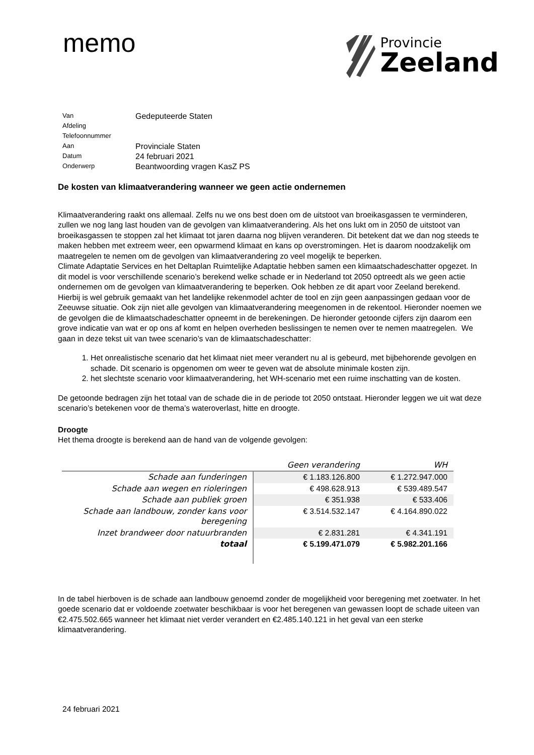memo
Provincie
Zeeland
Van Gedeputeerde Staten
Afdeling
Telefoonnummer
Aan Provinciale Staten
Datum 24 februari 2021
Onderwerp Beantwoording vragen KasZ PS
De kosten van klimaatverandering wanneer we geen actie ondernemen
Klimaatverandering raakt ons allemaal. Zelfs nu we ons best doen om de uitstoot van broeikasgassen te verminderen, zullen we nog lang last houden van de gevolgen van klimaatverandering. Als het ons lukt om in 2050 de uitstoot van broeikasgassen te stoppen zal het klimaat tot jaren daarna nog blijven veranderen. Dit betekent dat we dan nog steeds te maken hebben met extreem weer, een opwarmend klimaat en kans op overstromingen. Het is daarom noodzakelijk om maatregelen te nemen om de gevolgen van klimaatverandering zo veel mogelijk te beperken.
Climate Adaptatie Services en het Deltaplan Ruimtelijke Adaptatie hebben samen een klimaatschadeschatter opgezet. In dit model is voor verschillende scenario’s berekend welke schade er in Nederland tot 2050 optreedt als we geen actie ondernemen om de gevolgen van klimaatverandering te beperken. Ook hebben ze dit apart voor Zeeland berekend. Hierbij is wel gebruik gemaakt van het landelijke rekenmodel achter de tool en zijn geen aanpassingen gedaan voor de Zeeuwse situatie. Ook zijn niet alle gevolgen van klimaatverandering meegenomen in de rekentool. Hieronder noemen we de gevolgen die de klimaatschadeschatter opneemt in de berekeningen. De hieronder getoonde cijfers zijn daarom een grove indicatie van wat er op ons af komt en helpen overheden beslissingen te nemen over te nemen maatregelen. We gaan in deze tekst uit van twee scenario’s van de klimaatschadeschatter:
1. Het onrealistische scenario dat het klimaat niet meer verandert nu al is gebeurd, met bijbehorende gevolgen en schade. Dit scenario is opgenomen om weer te geven wat de absolute minimale kosten zijn.
2. het slechtste scenario voor klimaatverandering, het WH-scenario met een ruime inschatting van de kosten.
De getoonde bedragen zijn het totaal van de schade die in de periode tot 2050 ontstaat. Hieronder leggen we uit wat deze scenario’s betekenen voor de thema’s wateroverlast, hitte en droogte.
Droogte
Het thema droogte is berekend aan de hand van de volgende gevolgen:
| | Geen verandering | WH |
| --- | --- | --- |
| Schade aan funderingen | € 1.183.126.800 | € 1.272.947.000 |
| Schade aan wegen en rioleringen | € 498.628.913 | € 539.489.547 |
| Schade aan publiek groen | € 351.938 | € 533.406 |
| Schade aan landbouw, zonder kans voor beregening | € 3.514.532.147 | € 4.164.890.022 |
| Inzet brandweer door natuurbranden | € 2.831.281 | € 4.341.191 |
| totaal | € 5.199.471.079 | € 5.982.201.166 |
In de tabel hierboven is de schade aan landbouw genoemd zonder de mogelijkheid voor beregening met zoetwater. In het goede scenario dat er voldoende zoetwater beschikbaar is voor het beregenen van gewassen loopt de schade uiteen van €2.475.502.665 wanneer het klimaat niet verder verandert en €2.485.140.121 in het geval van een sterke klimaatverandering.
24 februari 2021